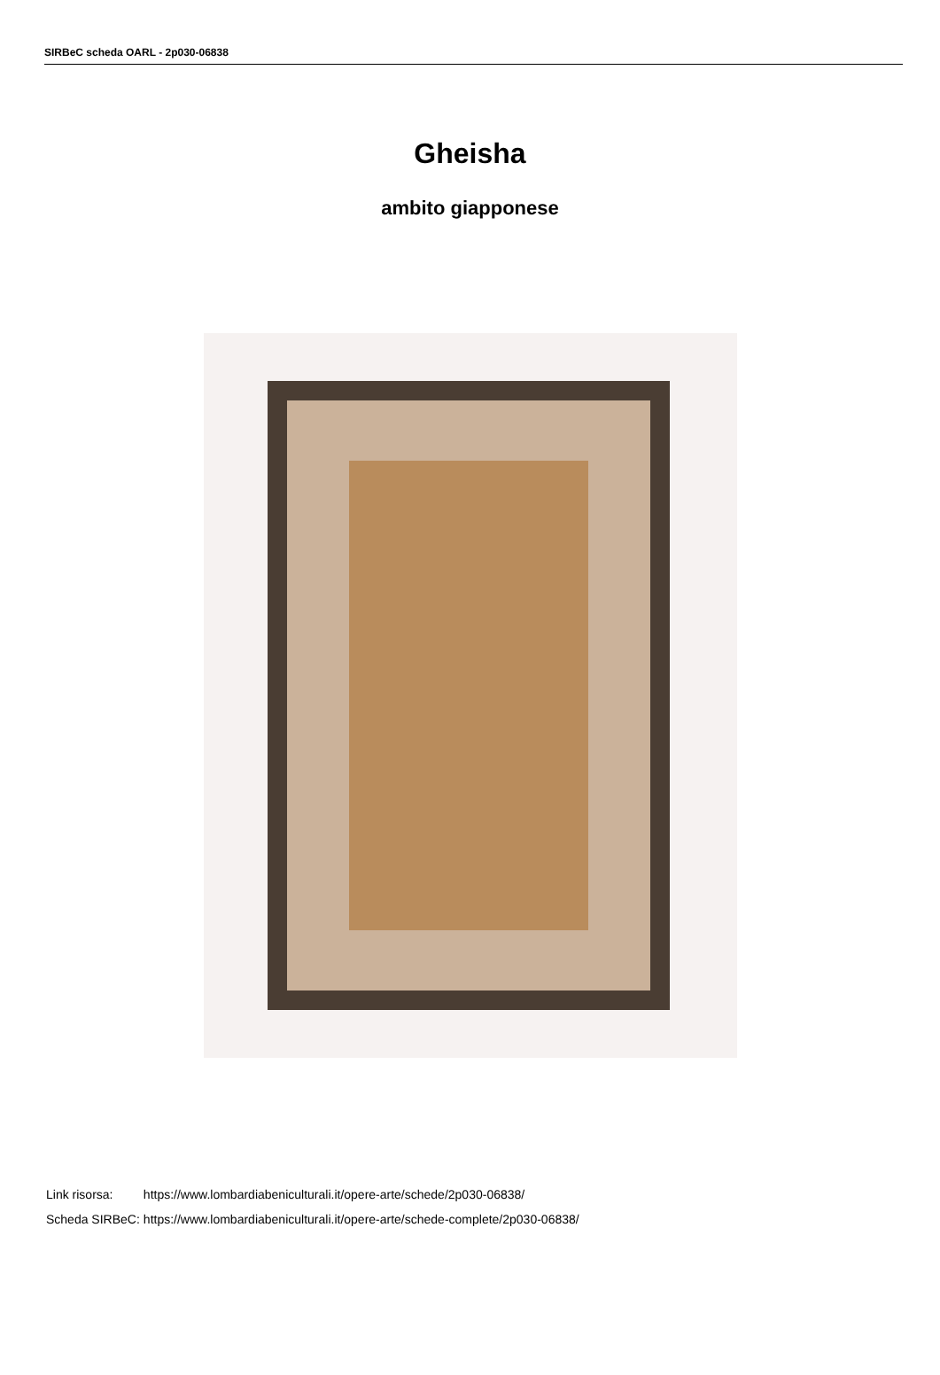SIRBeC scheda OARL - 2p030-06838
Gheisha
ambito giapponese
| Link risorsa: | https://www.lombardiabeniculturali.it/opere-arte/schede/2p030-06838/ |
| Scheda SIRBeC: | https://www.lombardiabeniculturali.it/opere-arte/schede-complete/2p030-06838/ |